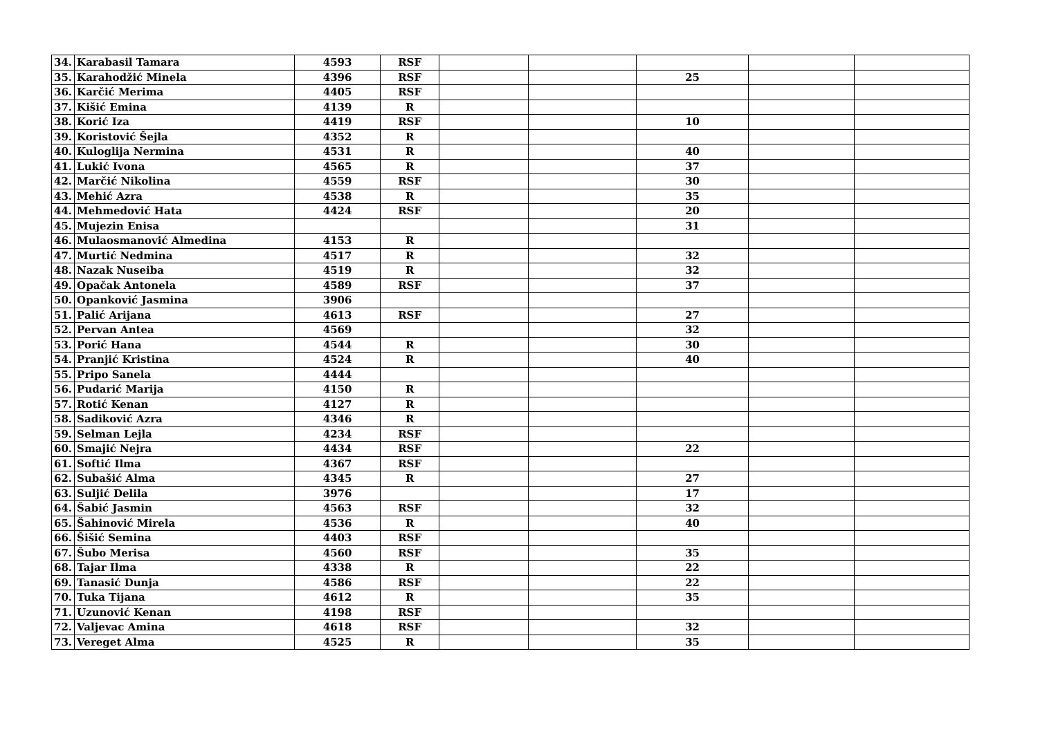| 34. | Karabasil Tamara | 4593 | RSF | | | | | |
| 35. | Karahodžić Minela | 4396 | RSF | | | 25 | | |
| 36. | Karčić Merima | 4405 | RSF | | | | | |
| 37. | Kišić Emina | 4139 | R | | | | | |
| 38. | Korić Iza | 4419 | RSF | | | 10 | | |
| 39. | Koristović Šejla | 4352 | R | | | | | |
| 40. | Kuloglija Nermina | 4531 | R | | | 40 | | |
| 41. | Lukić Ivona | 4565 | R | | | 37 | | |
| 42. | Marčić Nikolina | 4559 | RSF | | | 30 | | |
| 43. | Mehić Azra | 4538 | R | | | 35 | | |
| 44. | Mehmedović Hata | 4424 | RSF | | | 20 | | |
| 45. | Mujezin Enisa | | | | | 31 | | |
| 46. | Mulaosmanović Almedina | 4153 | R | | | | | |
| 47. | Murtić Nedmina | 4517 | R | | | 32 | | |
| 48. | Nazak Nuseiba | 4519 | R | | | 32 | | |
| 49. | Opačak Antonela | 4589 | RSF | | | 37 | | |
| 50. | Opanković Jasmina | 3906 | | | | | | |
| 51. | Palić Arijana | 4613 | RSF | | | 27 | | |
| 52. | Pervan Antea | 4569 | | | | 32 | | |
| 53. | Porić Hana | 4544 | R | | | 30 | | |
| 54. | Pranjić Kristina | 4524 | R | | | 40 | | |
| 55. | Pripo Sanela | 4444 | | | | | | |
| 56. | Pudarić Marija | 4150 | R | | | | | |
| 57. | Rotić Kenan | 4127 | R | | | | | |
| 58. | Sadiković Azra | 4346 | R | | | | | |
| 59. | Selman Lejla | 4234 | RSF | | | | | |
| 60. | Smajić Nejra | 4434 | RSF | | | 22 | | |
| 61. | Softić Ilma | 4367 | RSF | | | | | |
| 62. | Subašić Alma | 4345 | R | | | 27 | | |
| 63. | Suljić Delila | 3976 | | | | 17 | | |
| 64. | Šabić Jasmin | 4563 | RSF | | | 32 | | |
| 65. | Šahinović Mirela | 4536 | R | | | 40 | | |
| 66. | Šišić Semina | 4403 | RSF | | | | | |
| 67. | Šubo Merisa | 4560 | RSF | | | 35 | | |
| 68. | Tajar Ilma | 4338 | R | | | 22 | | |
| 69. | Tanasić Dunja | 4586 | RSF | | | 22 | | |
| 70. | Tuka Tijana | 4612 | R | | | 35 | | |
| 71. | Uzunović Kenan | 4198 | RSF | | | | | |
| 72. | Valjevac Amina | 4618 | RSF | | | 32 | | |
| 73. | Vereget Alma | 4525 | R | | | 35 | | |